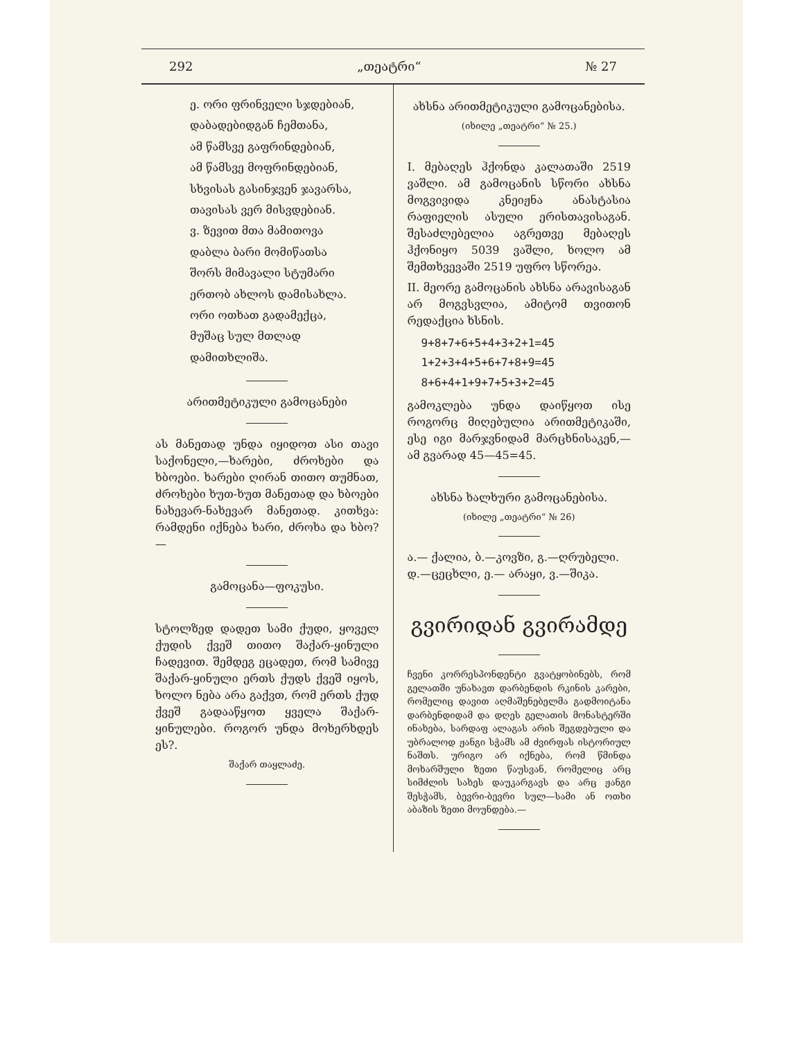292 „თეატრი“№ 27
ე. ორი ფრინველი სჯდებიან,
დაბადებიდგან ჩემთანა,
ამ წამსვე გაფრინდებიან,
ამ წამსვე მოფრინდებიან,
სხვისას გასინჯვენ ჯავარსა,
თავისას ვერ მისვდებიან.
ვ. ზევით მთა მამითოვა
დაბლა ბარი მომიწათსა
შორს მიმავალი სტუმარი
ერთობ ახლოს დამისახლა.
ორი ოთხათ გადამექცა,
მუშაც სულ მთლად დამითხლიშა.
არითმეტიკული გამოცანები
ას მანეთად უნდა იყიდოთ ასი თავი საქონელი,—ხარები, ძროხები და ხბოები. ხარები ღირან თითო თუმნათ, ძროხები ხუთ-ხუთ მანეთად და ხბოები ნახევარ-ნახევარ მანეთად. კითხვა: რამდენი იქნება ხარი, ძროხა და ხბო?—
გამოცანა—ფოკუსი.
სტოლზედ დადეთ სამი ქუდი, ყოველ ქუდის ქვეშ თითო შაქარ-ყინული ჩადევით. შემდეგ ეცადეთ, რომ სამივე შაქარ-ყინული ერთს ქუდს ქვეშ იყოს, ხოლო ნება არა გაქვთ, რომ ერთს ქუდ ქვეშ გადააწყოთ ყველა შაქარ-ყინულები. როგორ უნდა მოხერხდეს ეს?.
შაქარ თაყლაძე.
ახსნა არითმეტიკული გამოცანებისა.
(იხილე „თეატრი“ № 25.)
I. მებაღეს ჰქონდა კალათაში 2519 ვაშლი. ამ გამოცანის სწორი ახსნა მოგვივიდა კნეიჟნა ანასტასია რაფიელის ასული ერისთავისაგან. შესაძლებელია აგრეთვე მებაღეს ჰქონიყო 5039 ვაშლი, ხოლო ამ შემთხვევაში 2519 უფრო სწორეა.
II. მეორე გამოცანის ახსნა არავისაგან არ მოგვსვლია, ამიტომ თვითონ რედაქცია ხსნის.
9+8+7+6+5+4+3+2+1=45
1+2+3+4+5+6+7+8+9=45
8+6+4+1+9+7+5+3+2=45
გამოკლება უნდა დაიწყოთ ისე როგორც მიღებულია არითმეტიკაში, ესე იგი მარჯვნიდამ მარცხნისაკენ,—ამ გვარად 45—45=45.
ახსნა ხალხური გამოცანებისა.
(იხილე „თეატრი“ № 26)
ა.— ქალია, ბ.—კოვზი, გ.—ღრუბელი.
დ.—ცეცხლი, ე.— არაყი, ვ.—შიკა.
გვირიდან გვირამდე
ჩვენი კორრესპონდენტი გვატყობინებს, რომ გელათში უნახავთ დარბენდის რკინის კარები, რომელიც დავით აღმაშენებელმა გადმოიტანა დარბენდიდამ და დღეს გელათის მონასტერში ინახება, სარდაფ ალაგას არის შეგდებული და უბრალოდ ჟანგი სჭამს ამ ძვირფას ისტორიულ ნაშთს. ურიგო არ იქნება, რომ წმინდა მოხარშული ზეთი წაუსვან, რომელიც არც სიმძლის სახეს დაუკარგავს და არც ჟანგი შესჭამს, ბევრი-ბევრი სულ—სამი ან ოთხი აბაზის ზეთი მოუნდება.—